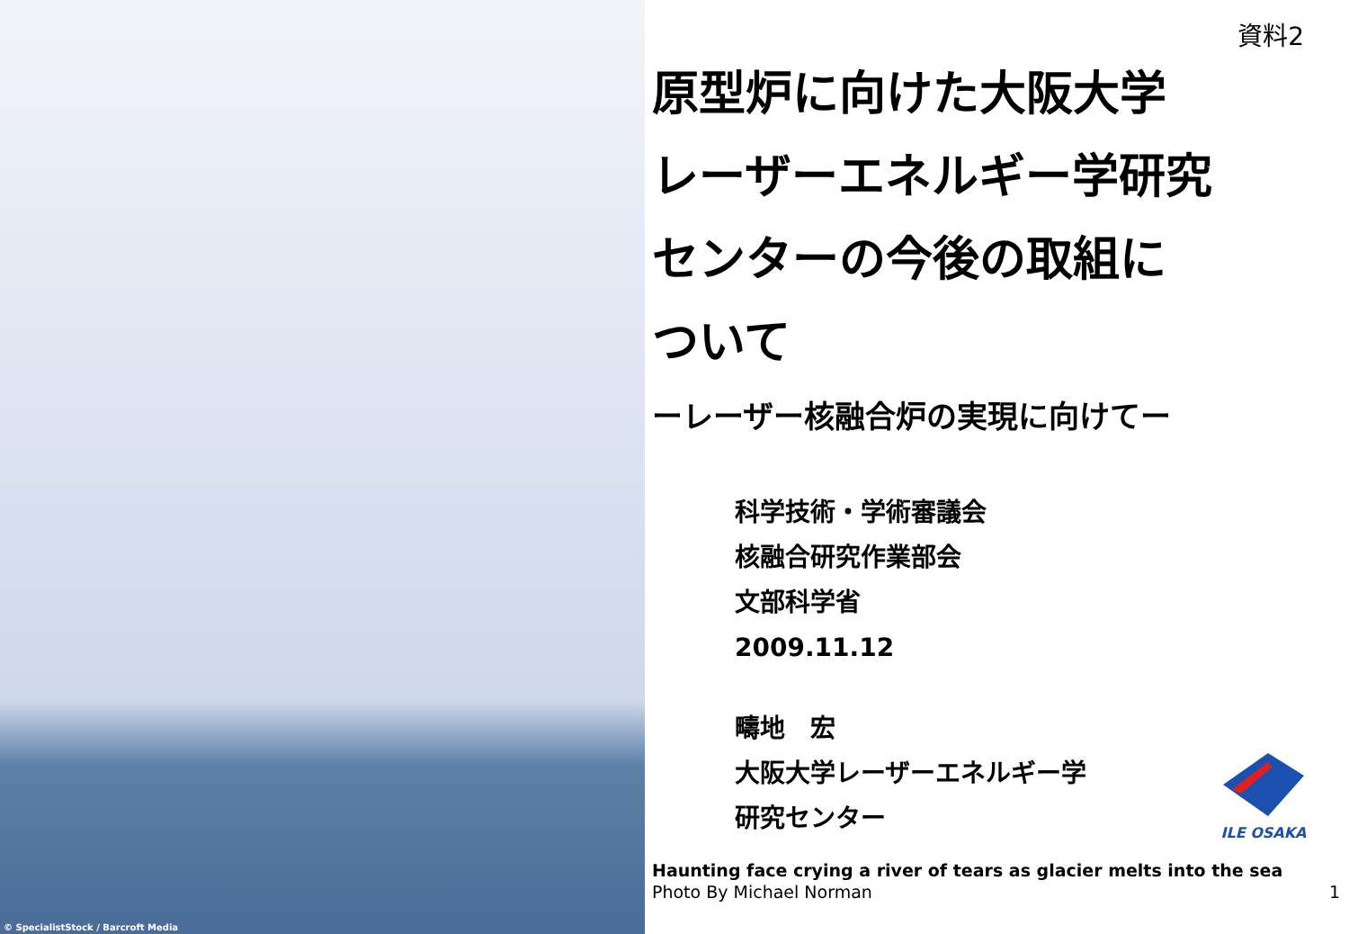© SpecialistStock / Barcroft Media
資料2
原型炉に向けた大阪大学
レーザーエネルギー学研究
センターの今後の取組に
ついて
ーレーザー核融合炉の実現に向けてー
科学技術・学術審議会
核融合研究作業部会
文部科学省
2009.11.12
疇地　宏
大阪大学レーザーエネルギー学
研究センター
ILE OSAKA
Haunting face crying a river of tears as glacier melts into the sea
Photo By Michael Norman 1